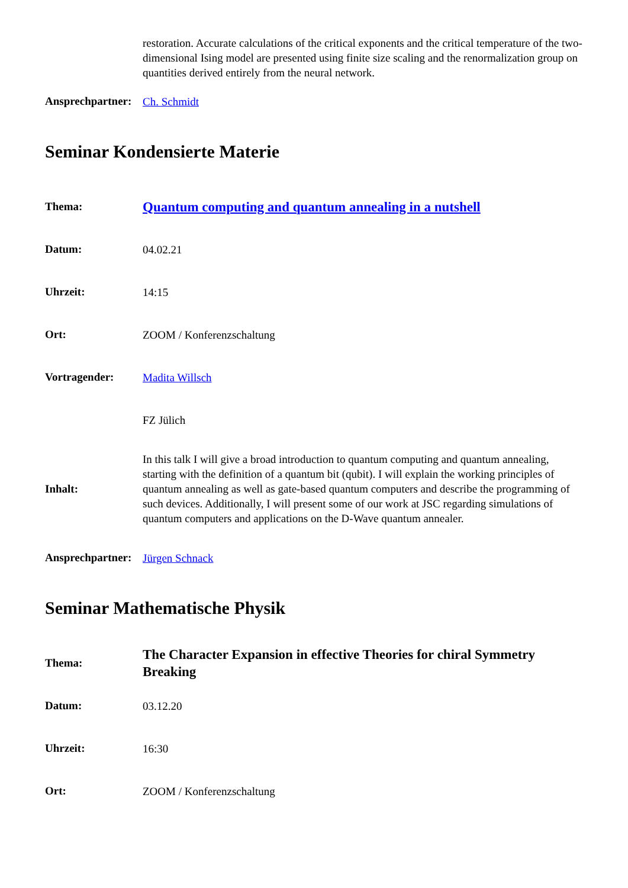| | restoration. Accurate calculations of the critical exponents and the critical temperature of the two-dimensional Ising model are presented using finite size scaling and the renormalization group on quantities derived entirely from the neural network. |
| Ansprechpartner: | Ch. Schmidt |
Seminar Kondensierte Materie
| Thema: | Quantum computing and quantum annealing in a nutshell |
| Datum: | 04.02.21 |
| Uhrzeit: | 14:15 |
| Ort: | ZOOM / Konferenzschaltung |
| Vortragender: | Madita Willsch |
| | FZ Jülich |
| Inhalt: | In this talk I will give a broad introduction to quantum computing and quantum annealing, starting with the definition of a quantum bit (qubit). I will explain the working principles of quantum annealing as well as gate-based quantum computers and describe the programming of such devices. Additionally, I will present some of our work at JSC regarding simulations of quantum computers and applications on the D-Wave quantum annealer. |
| Ansprechpartner: | Jürgen Schnack |
Seminar Mathematische Physik
| Thema: | The Character Expansion in effective Theories for chiral Symmetry Breaking |
| Datum: | 03.12.20 |
| Uhrzeit: | 16:30 |
| Ort: | ZOOM / Konferenzschaltung |